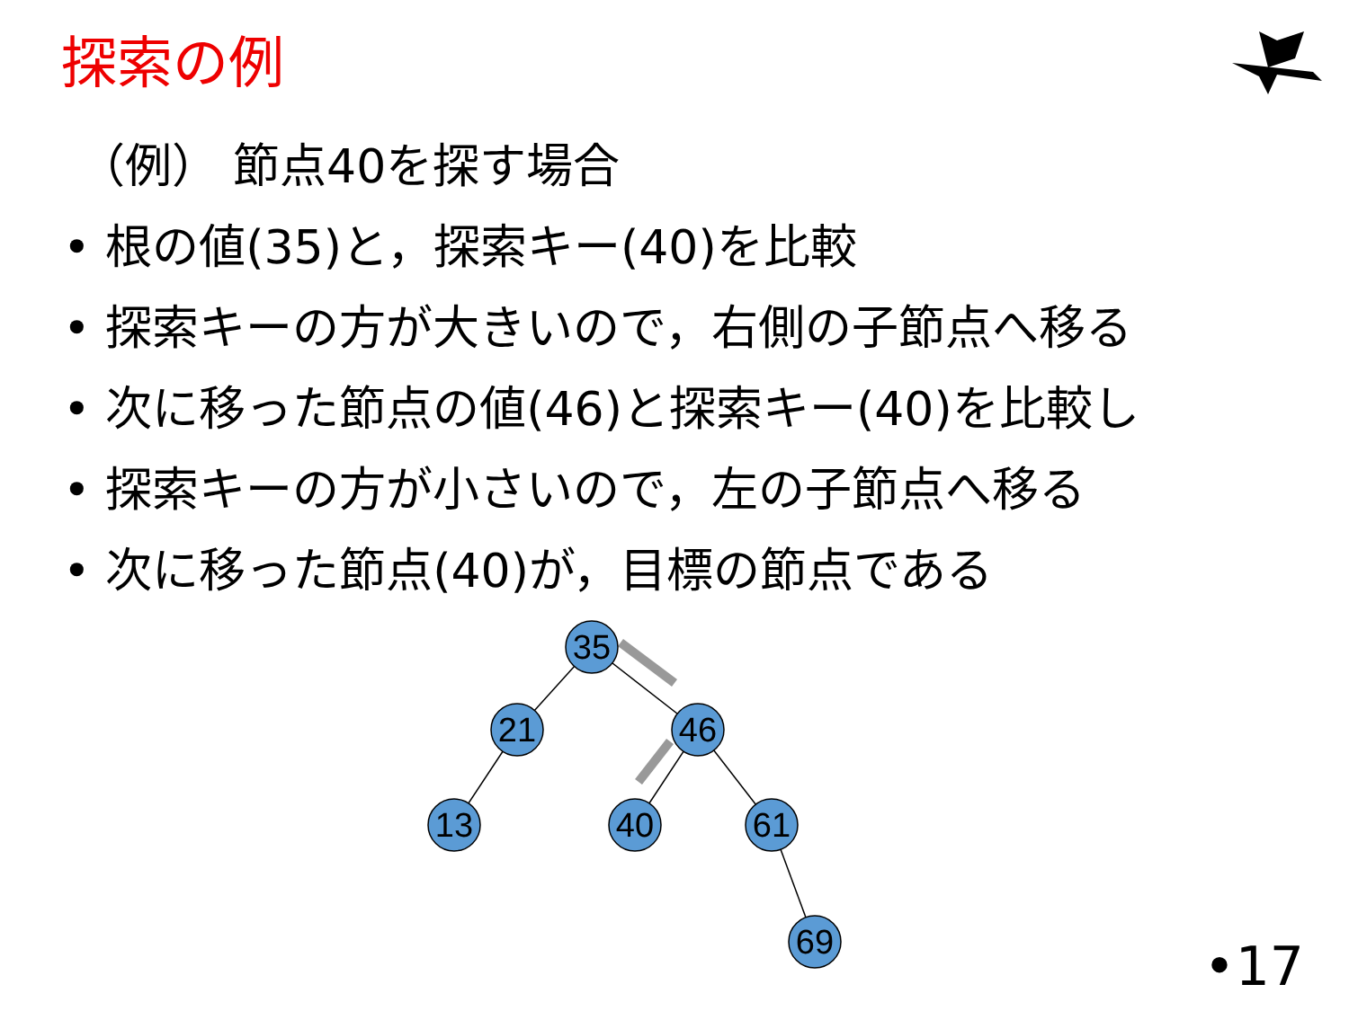探索の例
（例） 節点40を探す場合
• 根の値(35)と，探索キー(40)を比較
• 探索キーの方が大きいので，右側の子節点へ移る
• 次に移った節点の値(46)と探索キー(40)を比較し
• 探索キーの方が小さいので，左の子節点へ移る
• 次に移った節点(40)が，目標の節点である
35
21
46
13
40
61
69
•17